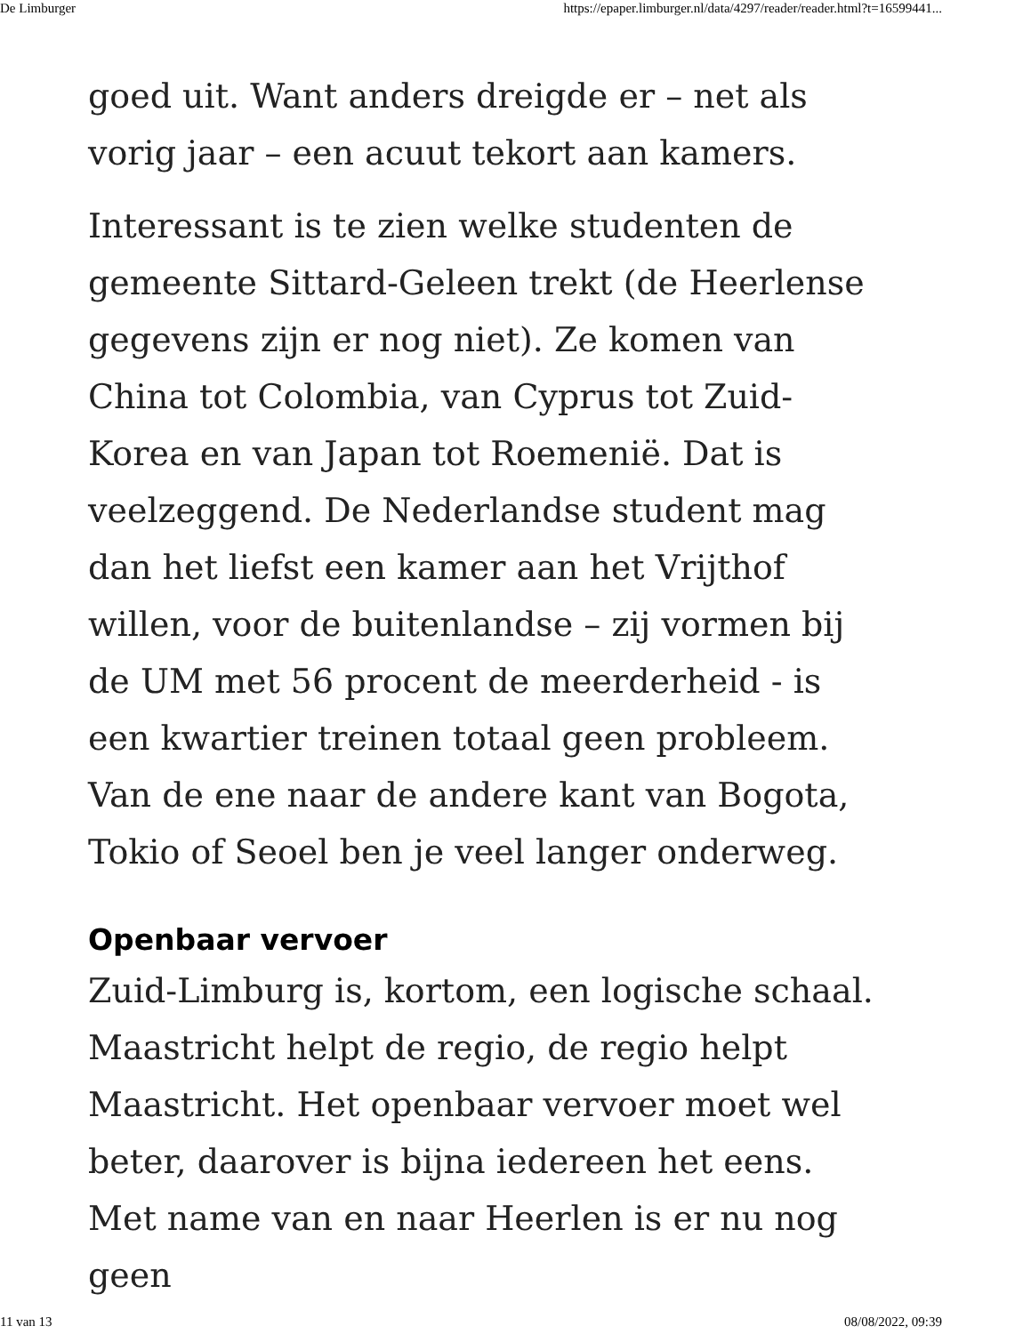De Limburger https://epaper.limburger.nl/data/4297/reader/reader.html?t=16599441...
goed uit. Want anders dreigde er – net als vorig jaar – een acuut tekort aan kamers.
Interessant is te zien welke studenten de gemeente Sittard-Geleen trekt (de Heerlense gegevens zijn er nog niet). Ze komen van China tot Colombia, van Cyprus tot Zuid-Korea en van Japan tot Roemenië. Dat is veelzeggend. De Nederlandse student mag dan het liefst een kamer aan het Vrijthof willen, voor de buitenlandse – zij vormen bij de UM met 56 procent de meerderheid - is een kwartier treinen totaal geen probleem. Van de ene naar de andere kant van Bogota, Tokio of Seoel ben je veel langer onderweg.
Openbaar vervoer
Zuid-Limburg is, kortom, een logische schaal. Maastricht helpt de regio, de regio helpt Maastricht. Het openbaar vervoer moet wel beter, daarover is bijna iedereen het eens. Met name van en naar Heerlen is er nu nog geen
11 van 13 08/08/2022, 09:39